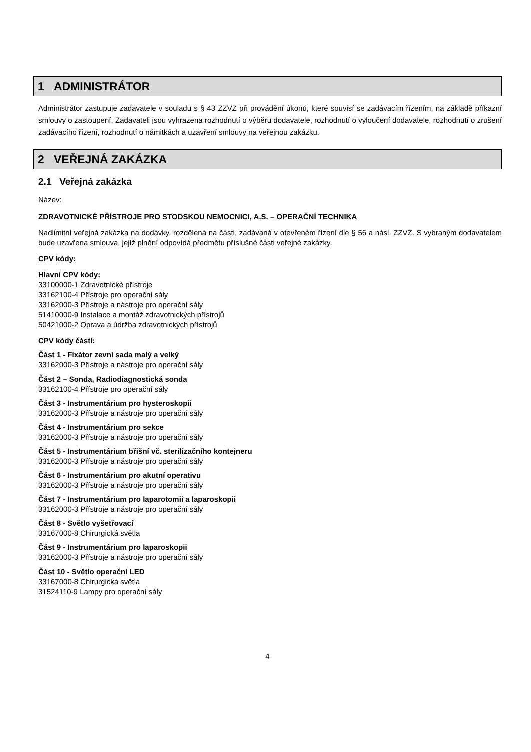1 ADMINISTRÁTOR
Administrátor zastupuje zadavatele v souladu s § 43 ZZVZ při provádění úkonů, které souvisí se zadávacím řízením, na základě příkazní smlouvy o zastoupení. Zadavateli jsou vyhrazena rozhodnutí o výběru dodavatele, rozhodnutí o vyloučení dodavatele, rozhodnutí o zrušení zadávacího řízení, rozhodnutí o námitkách a uzavření smlouvy na veřejnou zakázku.
2 VEŘEJNÁ ZAKÁZKA
2.1 Veřejná zakázka
Název:
ZDRAVOTNICKÉ PŘÍSTROJE PRO STODSKOU NEMOCNICI, A.S. – OPERAČNÍ TECHNIKA
Nadlimitní veřejná zakázka na dodávky, rozdělená na části, zadávaná v otevřeném řízení dle § 56 a násl. ZZVZ. S vybraným dodavatelem bude uzavřena smlouva, jejíž plnění odpovídá předmětu příslušné části veřejné zakázky.
CPV kódy:
Hlavní CPV kódy:
33100000-1 Zdravotnické přístroje
33162100-4 Přístroje pro operační sály
33162000-3 Přístroje a nástroje pro operační sály
51410000-9 Instalace a montáž zdravotnických přístrojů
50421000-2 Oprava a údržba zdravotnických přístrojů
CPV kódy částí:
Část 1 - Fixátor zevní sada malý a velký
33162000-3 Přístroje a nástroje pro operační sály
Část 2 – Sonda, Radiodiagnostická sonda
33162100-4 Přístroje pro operační sály
Část 3 - Instrumentárium pro hysteroskopii
33162000-3 Přístroje a nástroje pro operační sály
Část 4 - Instrumentárium pro sekce
33162000-3 Přístroje a nástroje pro operační sály
Část 5 - Instrumentárium břišní vč. sterilizačního kontejneru
33162000-3 Přístroje a nástroje pro operační sály
Část 6 - Instrumentárium pro akutní operativu
33162000-3 Přístroje a nástroje pro operační sály
Část 7 - Instrumentárium pro laparotomii a laparoskopii
33162000-3 Přístroje a nástroje pro operační sály
Část 8 - Světlo vyšetřovací
33167000-8 Chirurgická světla
Část 9 - Instrumentárium pro laparoskopii
33162000-3 Přístroje a nástroje pro operační sály
Část 10 - Světlo operační LED
33167000-8 Chirurgická světla
31524110-9 Lampy pro operační sály
4